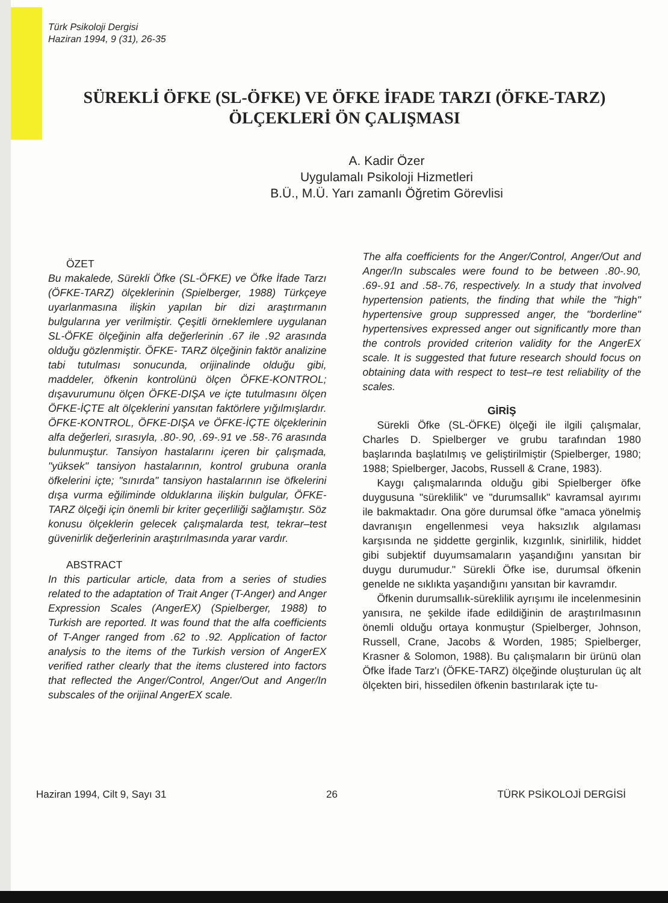Türk Psikoloji Dergisi
Haziran 1994, 9 (31), 26-35
SÜREKLİ ÖFKE (SL-ÖFKE) VE ÖFKE İFADE TARZI (ÖFKE-TARZ)
ÖLÇEKLERİ ÖN ÇALIŞMASI
A. Kadir Özer
Uygulamalı Psikoloji Hizmetleri
B.Ü., M.Ü. Yarı zamanlı Öğretim Görevlisi
ÖZET
Bu makalede, Sürekli Öfke (SL-ÖFKE) ve Öfke İfade Tarzı (ÖFKE-TARZ) ölçeklerinin (Spielberger, 1988) Türkçeye uyarlanmasına ilişkin yapılan bir dizi araştırmanın bulgularına yer verilmiştir. Çeşitli örneklemlere uygulanan SL-ÖFKE ölçeğinin alfa değerlerinin .67 ile .92 arasında olduğu gözlenmiştir. ÖFKE- TARZ ölçeğinin faktör analizine tabi tutulması sonucunda, orijinalinde olduğu gibi, maddeler, öfkenin kontrolünü ölçen ÖFKE-KONTROL; dışavurumunu ölçen ÖFKE-DIŞA ve içte tutulmasını ölçen ÖFKE-İÇTE alt ölçeklerini yansıtan faktörlere yığılmışlardır. ÖFKE-KONTROL, ÖFKE-DIŞA ve ÖFKE-İÇTE ölçeklerinin alfa değerleri, sırasıyla, .80-.90, .69-.91 ve .58-.76 arasında bulunmuştur. Tansiyon hastalarını içeren bir çalışmada, "yüksek" tansiyon hastalarının, kontrol grubuna oranla öfkelerini içte; "sınırda" tansiyon hastalarının ise öfkelerini dışa vurma eğiliminde olduklarına ilişkin bulgular, ÖFKE-TARZ ölçeği için önemli bir kriter geçerliliği sağlamıştır. Söz konusu ölçeklerin gelecek çalışmalarda test, tekrar–test güvenirlik değerlerinin araştırılmasında yarar vardır.
ABSTRACT
In this particular article, data from a series of studies related to the adaptation of Trait Anger (T-Anger) and Anger Expression Scales (AngerEX) (Spielberger, 1988) to Turkish are reported. It was found that the alfa coefficients of T-Anger ranged from .62 to .92. Application of factor analysis to the items of the Turkish version of AngerEX verified rather clearly that the items clustered into factors that reflected the Anger/Control, Anger/Out and Anger/In subscales of the orijinal AngerEX scale.
The alfa coefficients for the Anger/Control, Anger/Out and Anger/In subscales were found to be between .80-.90, .69-.91 and .58-.76, respectively. In a study that involved hypertension patients, the finding that while the "high" hypertensive group suppressed anger, the "borderline" hypertensives expressed anger out significantly more than the controls provided criterion validity for the AngerEX scale. It is suggested that future research should focus on obtaining data with respect to test–re test reliability of the scales.
GİRİŞ
Sürekli Öfke (SL-ÖFKE) ölçeği ile ilgili çalışmalar, Charles D. Spielberger ve grubu tarafından 1980 başlarında başlatılmış ve geliştirilmiştir (Spielberger, 1980; 1988; Spielberger, Jacobs, Russell & Crane, 1983).
Kaygı çalışmalarında olduğu gibi Spielberger öfke duygusuna "süreklilik" ve "durumsallık" kavramsal ayırımı ile bakmaktadır. Ona göre durumsal öfke "amaca yönelmiş davranışın engellenmesi veya haksızlık algılaması karşısında ne şiddette gerginlik, kızgınlık, sinirlilik, hiddet gibi subjektif duyumsamaların yaşandığını yansıtan bir duygu durumudur." Sürekli Öfke ise, durumsal öfkenin genelde ne sıklıkta yaşandığını yansıtan bir kavramdır.
Öfkenin durumsallık-süreklilik ayrışımı ile incelenmesinin yanısıra, ne şekilde ifade edildiğinin de araştırılmasının önemli olduğu ortaya konmuştur (Spielberger, Johnson, Russell, Crane, Jacobs & Worden, 1985; Spielberger, Krasner & Solomon, 1988). Bu çalışmaların bir ürünü olan Öfke İfade Tarz'ı (ÖFKE-TARZ) ölçeğinde oluşturulan üç alt ölçekten biri, hissedilen öfkenin bastırılarak içte tu-
Haziran 1994, Cilt 9, Sayı 31 26 TÜRK PSİKOLOJİ DERGİSİ